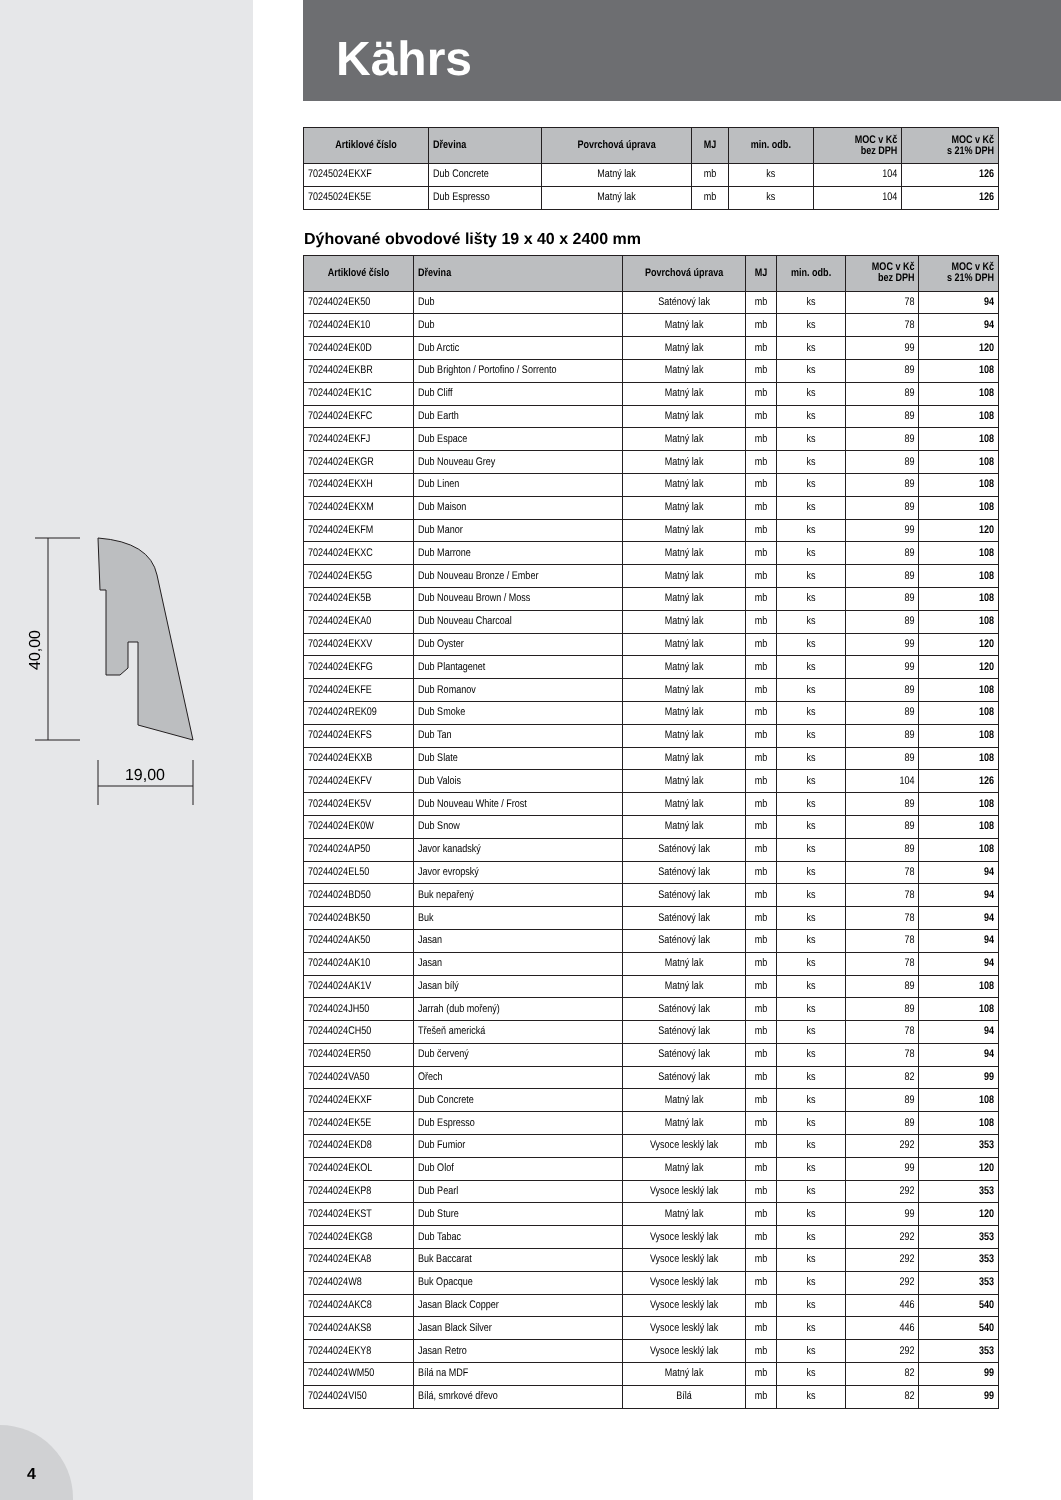40,00
19,00
4
Kährs
| Artiklové číslo | Dřevina | Povrchová úprava | MJ | min. odb. | MOC v Kč bez DPH | MOC v Kč s 21% DPH |
| --- | --- | --- | --- | --- | --- | --- |
| 70245024EKXF | Dub Concrete | Matný lak | mb | ks | 104 | 126 |
| 70245024EK5E | Dub Espresso | Matný lak | mb | ks | 104 | 126 |
Dýhované obvodové lišty 19 x 40 x 2400 mm
| Artiklové číslo | Dřevina | Povrchová úprava | MJ | min. odb. | MOC v Kč bez DPH | MOC v Kč s 21% DPH |
| --- | --- | --- | --- | --- | --- | --- |
| 70244024EK50 | Dub | Saténový lak | mb | ks | 78 | 94 |
| 70244024EK10 | Dub | Matný lak | mb | ks | 78 | 94 |
| 70244024EK0D | Dub Arctic | Matný lak | mb | ks | 99 | 120 |
| 70244024EKBR | Dub Brighton / Portofino / Sorrento | Matný lak | mb | ks | 89 | 108 |
| 70244024EK1C | Dub Cliff | Matný lak | mb | ks | 89 | 108 |
| 70244024EKFC | Dub Earth | Matný lak | mb | ks | 89 | 108 |
| 70244024EKFJ | Dub Espace | Matný lak | mb | ks | 89 | 108 |
| 70244024EKGR | Dub Nouveau Grey | Matný lak | mb | ks | 89 | 108 |
| 70244024EKXH | Dub Linen | Matný lak | mb | ks | 89 | 108 |
| 70244024EKXM | Dub Maison | Matný lak | mb | ks | 89 | 108 |
| 70244024EKFM | Dub Manor | Matný lak | mb | ks | 99 | 120 |
| 70244024EKXC | Dub Marrone | Matný lak | mb | ks | 89 | 108 |
| 70244024EK5G | Dub Nouveau Bronze / Ember | Matný lak | mb | ks | 89 | 108 |
| 70244024EK5B | Dub Nouveau Brown / Moss | Matný lak | mb | ks | 89 | 108 |
| 70244024EKA0 | Dub Nouveau Charcoal | Matný lak | mb | ks | 89 | 108 |
| 70244024EKXV | Dub Oyster | Matný lak | mb | ks | 99 | 120 |
| 70244024EKFG | Dub Plantagenet | Matný lak | mb | ks | 99 | 120 |
| 70244024EKFE | Dub Romanov | Matný lak | mb | ks | 89 | 108 |
| 70244024REK09 | Dub Smoke | Matný lak | mb | ks | 89 | 108 |
| 70244024EKFS | Dub Tan | Matný lak | mb | ks | 89 | 108 |
| 70244024EKXB | Dub Slate | Matný lak | mb | ks | 89 | 108 |
| 70244024EKFV | Dub Valois | Matný lak | mb | ks | 104 | 126 |
| 70244024EK5V | Dub Nouveau White / Frost | Matný lak | mb | ks | 89 | 108 |
| 70244024EK0W | Dub Snow | Matný lak | mb | ks | 89 | 108 |
| 70244024AP50 | Javor kanadský | Saténový lak | mb | ks | 89 | 108 |
| 70244024EL50 | Javor evropský | Saténový lak | mb | ks | 78 | 94 |
| 70244024BD50 | Buk nepařený | Saténový lak | mb | ks | 78 | 94 |
| 70244024BK50 | Buk | Saténový lak | mb | ks | 78 | 94 |
| 70244024AK50 | Jasan | Saténový lak | mb | ks | 78 | 94 |
| 70244024AK10 | Jasan | Matný lak | mb | ks | 78 | 94 |
| 70244024AK1V | Jasan bílý | Matný lak | mb | ks | 89 | 108 |
| 70244024JH50 | Jarrah (dub mořený) | Saténový lak | mb | ks | 89 | 108 |
| 70244024CH50 | Třešeň americká | Saténový lak | mb | ks | 78 | 94 |
| 70244024ER50 | Dub červený | Saténový lak | mb | ks | 78 | 94 |
| 70244024VA50 | Ořech | Saténový lak | mb | ks | 82 | 99 |
| 70244024EKXF | Dub Concrete | Matný lak | mb | ks | 89 | 108 |
| 70244024EK5E | Dub Espresso | Matný lak | mb | ks | 89 | 108 |
| 70244024EKD8 | Dub Fumior | Vysoce lesklý lak | mb | ks | 292 | 353 |
| 70244024EKOL | Dub Olof | Matný lak | mb | ks | 99 | 120 |
| 70244024EKP8 | Dub Pearl | Vysoce lesklý lak | mb | ks | 292 | 353 |
| 70244024EKST | Dub Sture | Matný lak | mb | ks | 99 | 120 |
| 70244024EKG8 | Dub Tabac | Vysoce lesklý lak | mb | ks | 292 | 353 |
| 70244024EKA8 | Buk Baccarat | Vysoce lesklý lak | mb | ks | 292 | 353 |
| 70244024W8 | Buk Opacque | Vysoce lesklý lak | mb | ks | 292 | 353 |
| 70244024AKC8 | Jasan Black Copper | Vysoce lesklý lak | mb | ks | 446 | 540 |
| 70244024AKS8 | Jasan Black Silver | Vysoce lesklý lak | mb | ks | 446 | 540 |
| 70244024EKY8 | Jasan Retro | Vysoce lesklý lak | mb | ks | 292 | 353 |
| 70244024WM50 | Bílá na MDF | Matný lak | mb | ks | 82 | 99 |
| 70244024VI50 | Bílá, smrkové dřevo | Bílá | mb | ks | 82 | 99 |